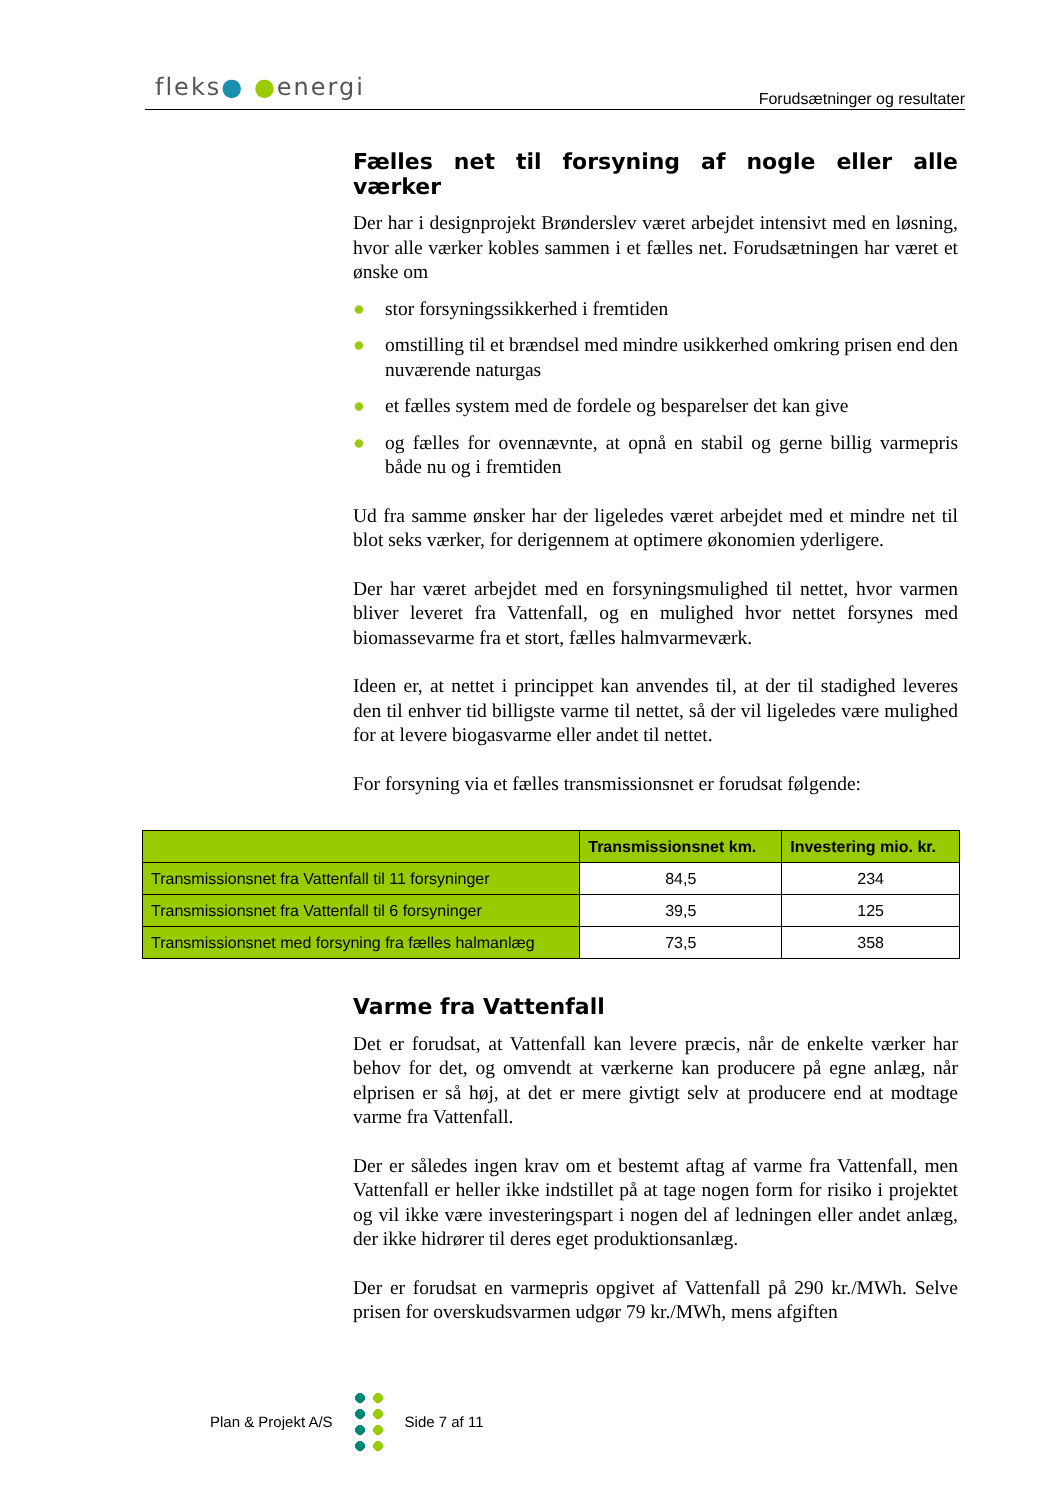fleks● ●energi
Forudsætninger og resultater
Fælles net til forsyning af nogle eller alle værker
Der har i designprojekt Brønderslev været arbejdet intensivt med en løsning, hvor alle værker kobles sammen i et fælles net. Forudsætningen har været et ønske om
● stor forsyningssikkerhed i fremtiden
● omstilling til et brændsel med mindre usikkerhed omkring prisen end den nuværende naturgas
● et fælles system med de fordele og besparelser det kan give
● og fælles for ovennævnte, at opnå en stabil og gerne billig varmepris både nu og i fremtiden
Ud fra samme ønsker har der ligeledes været arbejdet med et mindre net til blot seks værker, for derigennem at optimere økonomien yderligere.
Der har været arbejdet med en forsyningsmulighed til nettet, hvor varmen bliver leveret fra Vattenfall, og en mulighed hvor nettet forsynes med biomassevarme fra et stort, fælles halmvarmeværk.
Ideen er, at nettet i princippet kan anvendes til, at der til stadighed leveres den til enhver tid billigste varme til nettet, så der vil ligeledes være mulighed for at levere biogasvarme eller andet til nettet.
For forsyning via et fælles transmissionsnet er forudsat følgende:
| | Transmissionsnet km. | Investering mio. kr. |
| --- | --- | --- |
| Transmissionsnet fra Vattenfall til 11 forsyninger | 84,5 | 234 |
| Transmissionsnet fra Vattenfall til 6 forsyninger | 39,5 | 125 |
| Transmissionsnet med forsyning fra fælles halmanlæg | 73,5 | 358 |
Varme fra Vattenfall
Det er forudsat, at Vattenfall kan levere præcis, når de enkelte værker har behov for det, og omvendt at værkerne kan producere på egne anlæg, når elprisen er så høj, at det er mere givtigt selv at producere end at modtage varme fra Vattenfall.
Der er således ingen krav om et bestemt aftag af varme fra Vattenfall, men Vattenfall er heller ikke indstillet på at tage nogen form for risiko i projektet og vil ikke være investeringspart i nogen del af ledningen eller andet anlæg, der ikke hidrører til deres eget produktionsanlæg.
Der er forudsat en varmepris opgivet af Vattenfall på 290 kr./MWh. Selve prisen for overskudsvarmen udgør 79 kr./MWh, mens afgiften
Plan & Projekt A/S Side 7 af 11